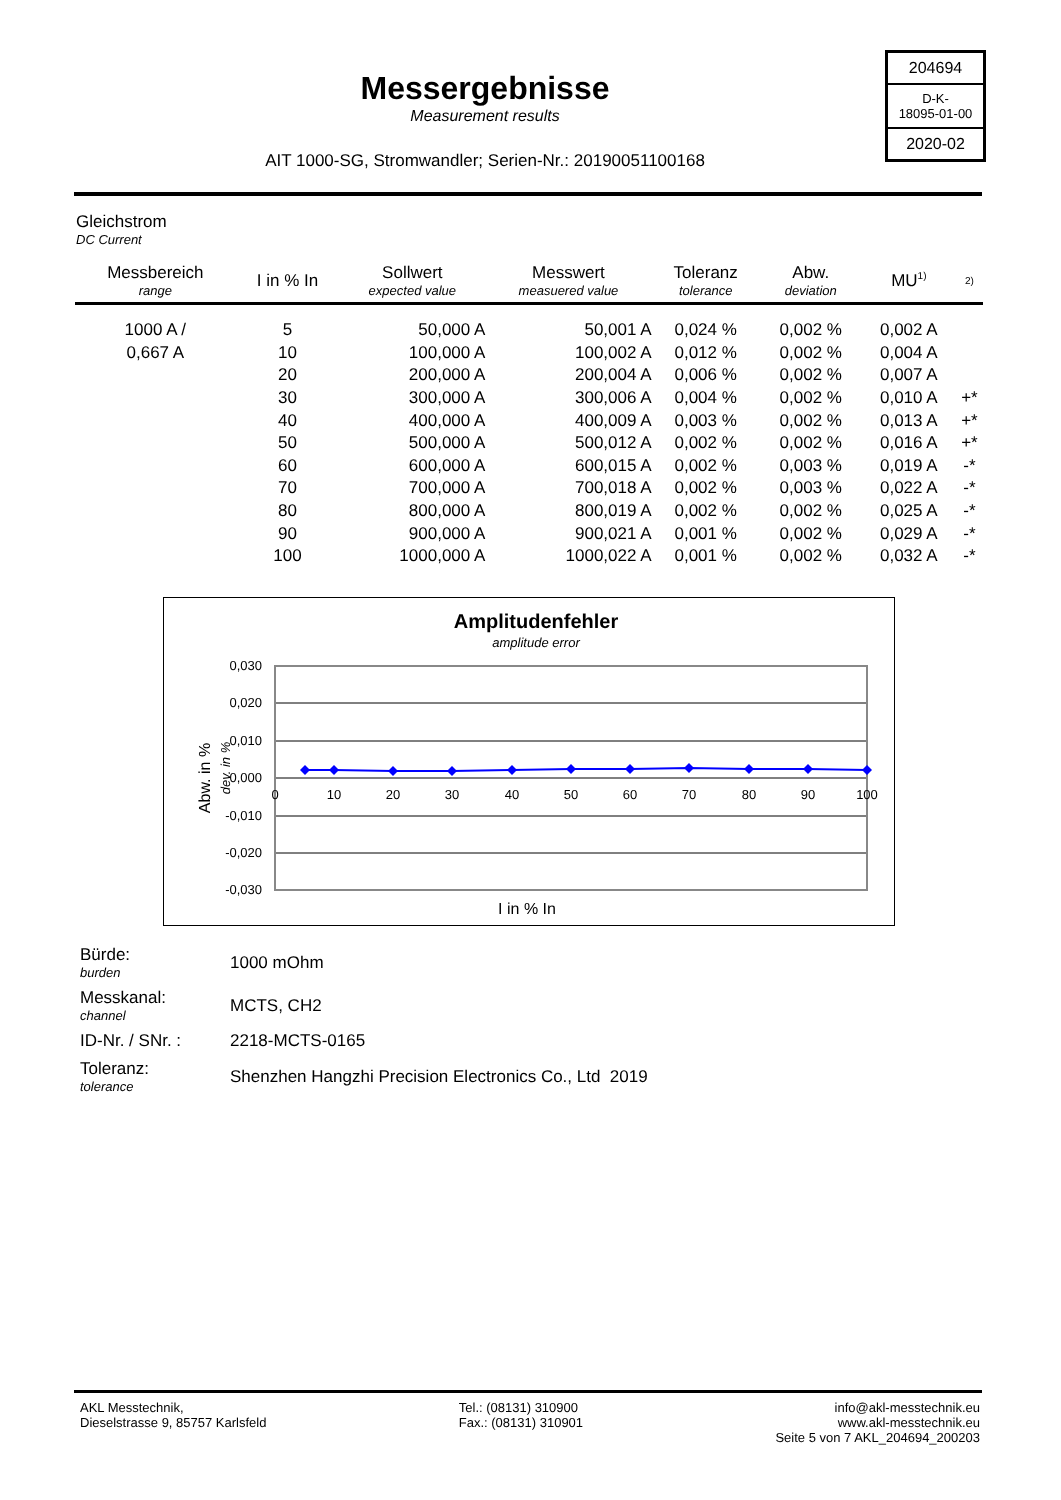Messergebnisse
Measurement results
AIT 1000-SG, Stromwandler; Serien-Nr.: 20190051100168
204694
D-K-
18095-01-00
2020-02
Gleichstrom
DC Current
| Messbereich range | I in % In | Sollwert expected value | Messwert measuered value | Toleranz tolerance | Abw. deviation | MU<sup>1)</sup> | 2) |
| --- | --- | --- | --- | --- | --- | --- | --- |
| 1000 A / | 5 | 50,000 A | 50,001 A | 0,024 % | 0,002 % | 0,002 A | |
| 0,667 A | 10 | 100,000 A | 100,002 A | 0,012 % | 0,002 % | 0,004 A | |
| | 20 | 200,000 A | 200,004 A | 0,006 % | 0,002 % | 0,007 A | |
| | 30 | 300,000 A | 300,006 A | 0,004 % | 0,002 % | 0,010 A | +* |
| | 40 | 400,000 A | 400,009 A | 0,003 % | 0,002 % | 0,013 A | +* |
| | 50 | 500,000 A | 500,012 A | 0,002 % | 0,002 % | 0,016 A | +* |
| | 60 | 600,000 A | 600,015 A | 0,002 % | 0,003 % | 0,019 A | -* |
| | 70 | 700,000 A | 700,018 A | 0,002 % | 0,003 % | 0,022 A | -* |
| | 80 | 800,000 A | 800,019 A | 0,002 % | 0,002 % | 0,025 A | -* |
| | 90 | 900,000 A | 900,021 A | 0,001 % | 0,002 % | 0,029 A | -* |
| | 100 | 1000,000 A | 1000,022 A | 0,001 % | 0,002 % | 0,032 A | -* |
Amplitudenfehler
amplitude error
0,030
0,020
0,010
0,000
-0,010
-0,020
-0,030
0
10
20
30
40
50
60
70
80
90
100
I in % In
Abw. in %
dev. in %
Bürde:
burden
1000 mOhm
Messkanal:
channel
MCTS, CH2
ID-Nr. / SNr. :
2218-MCTS-0165
Toleranz:
tolerance
Shenzhen Hangzhi Precision Electronics Co., Ltd 2019
AKL Messtechnik,
Dieselstrasse 9, 85757 Karlsfeld
Tel.: (08131) 310900
Fax.: (08131) 310901
info@akl-messtechnik.eu
www.akl-messtechnik.eu
Seite 5 von 7 AKL_204694_200203